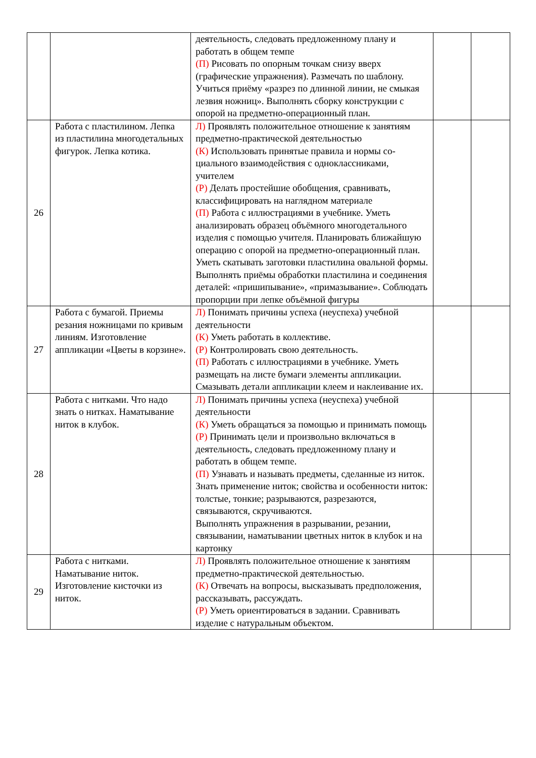| | | деятельность, следовать предложенному плану и работать в общем темпе (П) Рисовать по опорным точкам снизу вверх (графические упражнения). Размечать по шаблону. Учиться приёму «разрез по длинной линии, не смыкая лезвия ножниц». Выполнять сборку конструкции с опорой на предметно-операционный план. | | |
| 26 | Работа с пластилином. Лепка из пластилина многодетальных фигурок. Лепка котика. | Л) Проявлять положительное отношение к занятиям предметно-практической деятельностью (К) Использовать принятые правила и нормы со-циального взаимодействия с одноклассниками, учителем (Р) Делать простейшие обобщения, сравнивать, классифицировать на наглядном материале (П) Работа с иллюстрациями в учебнике. Уметь анализировать образец объёмного многодетального изделия с помощью учителя. Планировать ближайшую операцию с опорой на предметно-операционный план. Уметь скатывать заготовки пластилина овальной формы. Выполнять приёмы обработки пластилина и соединения деталей: «пришипывание», «примазывание». Соблюдать пропорции при лепке объёмной фигуры | | |
| 27 | Работа с бумагой. Приемы резания ножницами по кривым линиям. Изготовление аппликации «Цветы в корзине». | Л) Понимать причины успеха (неуспеха) учебной деятельности (К) Уметь работать в коллективе. (Р) Контролировать свою деятельность. (П) Работать с иллюстрациями в учебнике. Уметь размещать на листе бумаги элементы аппликации. Смазывать детали аппликации клеем и наклеивание их. | | |
| 28 | Работа с нитками. Что надо знать о нитках. Наматывание ниток в клубок. | Л) Понимать причины успеха (неуспеха) учебной деятельности (К) Уметь обращаться за помощью и принимать помощь (Р) Принимать цели и произвольно включаться в деятельность, следовать предложенному плану и работать в общем темпе. (П) Узнавать и называть предметы, сделанные из ниток. Знать применение ниток; свойства и особенности ниток: толстые, тонкие; разрываются, разрезаются, связываются, скручиваются. Выполнять упражнения в разрывании, резании, связывании, наматывании цветных ниток в клубок и на картонку | | |
| 29 | Работа с нитками. Наматывание ниток. Изготовление кисточки из ниток. | Л) Проявлять положительное отношение к занятиям предметно-практической деятельностью. (К) Отвечать на вопросы, высказывать предположения, рассказывать, рассуждать. (Р) Уметь ориентироваться в задании. Сравнивать изделие с натуральным объектом. | | |